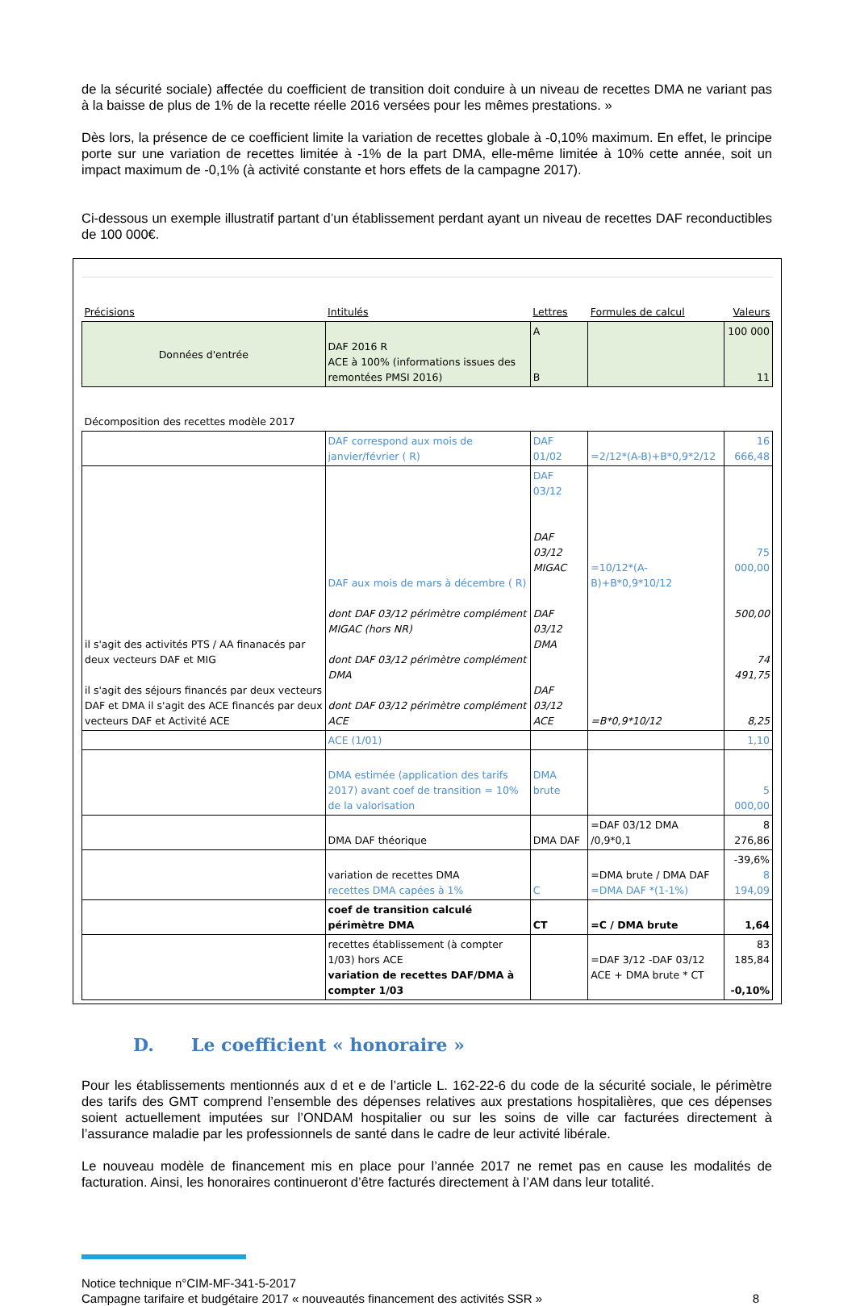de la sécurité sociale) affectée du coefficient de transition doit conduire à un niveau de recettes DMA ne variant pas à la baisse de plus de 1% de la recette réelle 2016 versées pour les mêmes prestations. »
Dès lors, la présence de ce coefficient limite la variation de recettes globale à -0,10% maximum. En effet, le principe porte sur une variation de recettes limitée à -1% de la part DMA, elle-même limitée à 10% cette année, soit un impact maximum de -0,1% (à activité constante et hors effets de la campagne 2017).
Ci-dessous un exemple illustratif partant d’un établissement perdant ayant un niveau de recettes DAF reconductibles de 100 000€.
| Précisions | Intitulés | Lettres | Formules de calcul | Valeurs |
| --- | --- | --- | --- | --- |
| Données d'entrée | DAF 2016 R ACE à 100% (informations issues des remontées PMSI 2016) | A B | | 100 000 11 |
| Décomposition des recettes modèle 2017 | | | | |
| | DAF correspond aux mois de janvier/février ( R) | DAF 01/02 | =2/12*(A-B)+B*0,9*2/12 | 16 666,48 |
| il s'agit des activités PTS / AA finanacés par deux vecteurs DAF et MIG il s'agit des séjours financés par deux vecteurs DAF et DMA il s'agit des ACE financés par deux vecteurs DAF et Activité ACE | DAF aux mois de mars à décembre ( R) dont DAF 03/12 périmètre complément MIGAC (hors NR) dont DAF 03/12 périmètre complément DMA dont DAF 03/12 périmètre complément ACE | DAF 03/12 DAF 03/12 MIGAC DAF 03/12 DMA DAF 03/12 ACE | =10/12*(A-B)+B*0,9*10/12 =B*0,9*10/12 | 75 000,00 500,00 74 491,75 8,25 |
| | ACE (1/01) | | | 1,10 |
| | DMA estimée (application des tarifs 2017) avant coef de transition = 10% de la valorisation | DMA brute | | 5 000,00 |
| | DMA DAF théorique | DMA DAF | =DAF 03/12 DMA /0,9*0,1 | 8 276,86 |
| | variation de recettes DMA recettes DMA capées à 1% | C | =DMA brute / DMA DAF =DMA DAF *(1-1%) | -39,6% 8 194,09 |
| | coef de transition calculé périmètre DMA | CT | =C / DMA brute | 1,64 |
| | recettes établissement (à compter 1/03) hors ACE variation de recettes DAF/DMA à compter 1/03 | | =DAF 3/12 -DAF 03/12 ACE + DMA brute * CT | 83 185,84 -0,10% |
D. Le coefficient « honoraire »
Pour les établissements mentionnés aux d et e de l’article L. 162-22-6 du code de la sécurité sociale, le périmètre des tarifs des GMT comprend l’ensemble des dépenses relatives aux prestations hospitalières, que ces dépenses soient actuellement imputées sur l’ONDAM hospitalier ou sur les soins de ville car facturées directement à l’assurance maladie par les professionnels de santé dans le cadre de leur activité libérale.
Le nouveau modèle de financement mis en place pour l’année 2017 ne remet pas en cause les modalités de facturation. Ainsi, les honoraires continueront d’être facturés directement à l’AM dans leur totalité.
Notice technique n°CIM-MF-341-5-2017
Campagne tarifaire et budgétaire 2017 « nouveautés financement des activités SSR » 8